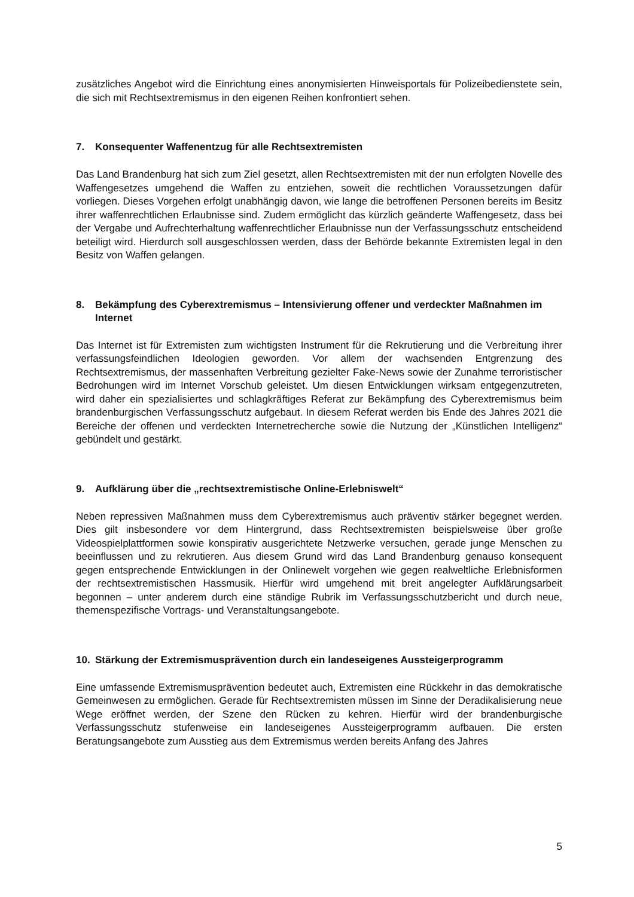zusätzliches Angebot wird die Einrichtung eines anonymisierten Hinweisportals für Polizeibedienstete sein, die sich mit Rechtsextremismus in den eigenen Reihen konfrontiert sehen.
7. Konsequenter Waffenentzug für alle Rechtsextremisten
Das Land Brandenburg hat sich zum Ziel gesetzt, allen Rechtsextremisten mit der nun erfolgten Novelle des Waffengesetzes umgehend die Waffen zu entziehen, soweit die rechtlichen Voraussetzungen dafür vorliegen. Dieses Vorgehen erfolgt unabhängig davon, wie lange die betroffenen Personen bereits im Besitz ihrer waffenrechtlichen Erlaubnisse sind. Zudem ermöglicht das kürzlich geänderte Waffengesetz, dass bei der Vergabe und Aufrechterhaltung waffenrechtlicher Erlaubnisse nun der Verfassungsschutz entscheidend beteiligt wird. Hierdurch soll ausgeschlossen werden, dass der Behörde bekannte Extremisten legal in den Besitz von Waffen gelangen.
8. Bekämpfung des Cyberextremismus – Intensivierung offener und verdeckter Maßnahmen im Internet
Das Internet ist für Extremisten zum wichtigsten Instrument für die Rekrutierung und die Verbreitung ihrer verfassungsfeindlichen Ideologien geworden. Vor allem der wachsenden Entgrenzung des Rechtsextremismus, der massenhaften Verbreitung gezielter Fake-News sowie der Zunahme terroristischer Bedrohungen wird im Internet Vorschub geleistet. Um diesen Entwicklungen wirksam entgegenzutreten, wird daher ein spezialisiertes und schlagkräftiges Referat zur Bekämpfung des Cyberextremismus beim brandenburgischen Verfassungsschutz aufgebaut. In diesem Referat werden bis Ende des Jahres 2021 die Bereiche der offenen und verdeckten Internetrecherche sowie die Nutzung der „Künstlichen Intelligenz“ gebündelt und gestärkt.
9. Aufklärung über die „rechtsextremistische Online-Erlebniswelt“
Neben repressiven Maßnahmen muss dem Cyberextremismus auch präventiv stärker begegnet werden. Dies gilt insbesondere vor dem Hintergrund, dass Rechtsextremisten beispielsweise über große Videospielplattformen sowie konspirativ ausgerichtete Netzwerke versuchen, gerade junge Menschen zu beeinflussen und zu rekrutieren. Aus diesem Grund wird das Land Brandenburg genauso konsequent gegen entsprechende Entwicklungen in der Onlinewelt vorgehen wie gegen realweltliche Erlebnisformen der rechtsextremistischen Hassmusik. Hierfür wird umgehend mit breit angelegter Aufklärungsarbeit begonnen – unter anderem durch eine ständige Rubrik im Verfassungsschutzbericht und durch neue, themenspezifische Vortrags- und Veranstaltungsangebote.
10. Stärkung der Extremismusprävention durch ein landeseigenes Aussteigerprogramm
Eine umfassende Extremismusprävention bedeutet auch, Extremisten eine Rückkehr in das demokratische Gemeinwesen zu ermöglichen. Gerade für Rechtsextremisten müssen im Sinne der Deradikalisierung neue Wege eröffnet werden, der Szene den Rücken zu kehren. Hierfür wird der brandenburgische Verfassungsschutz stufenweise ein landeseigenes Aussteigerprogramm aufbauen. Die ersten Beratungsangebote zum Ausstieg aus dem Extremismus werden bereits Anfang des Jahres
5